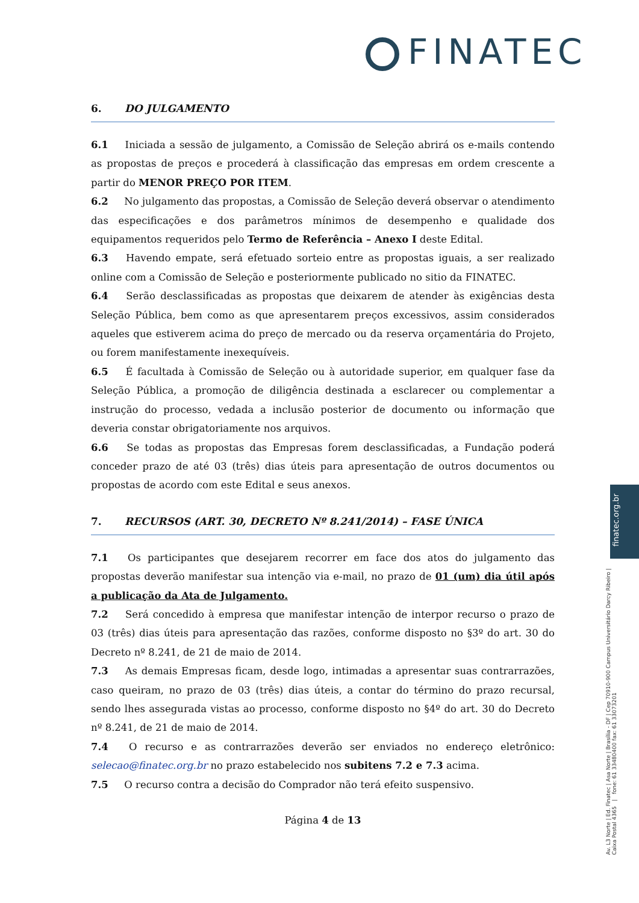FINATEC
6. DO JULGAMENTO
6.1 Iniciada a sessão de julgamento, a Comissão de Seleção abrirá os e-mails contendo as propostas de preços e procederá à classificação das empresas em ordem crescente a partir do MENOR PREÇO POR ITEM.
6.2 No julgamento das propostas, a Comissão de Seleção deverá observar o atendimento das especificações e dos parâmetros mínimos de desempenho e qualidade dos equipamentos requeridos pelo Termo de Referência – Anexo I deste Edital.
6.3 Havendo empate, será efetuado sorteio entre as propostas iguais, a ser realizado online com a Comissão de Seleção e posteriormente publicado no sitio da FINATEC.
6.4 Serão desclassificadas as propostas que deixarem de atender às exigências desta Seleção Pública, bem como as que apresentarem preços excessivos, assim considerados aqueles que estiverem acima do preço de mercado ou da reserva orçamentária do Projeto, ou forem manifestamente inexequíveis.
6.5 É facultada à Comissão de Seleção ou à autoridade superior, em qualquer fase da Seleção Pública, a promoção de diligência destinada a esclarecer ou complementar a instrução do processo, vedada a inclusão posterior de documento ou informação que deveria constar obrigatoriamente nos arquivos.
6.6 Se todas as propostas das Empresas forem desclassificadas, a Fundação poderá conceder prazo de até 03 (três) dias úteis para apresentação de outros documentos ou propostas de acordo com este Edital e seus anexos.
7. RECURSOS (ART. 30, DECRETO Nº 8.241/2014) – FASE ÚNICA
7.1 Os participantes que desejarem recorrer em face dos atos do julgamento das propostas deverão manifestar sua intenção via e-mail, no prazo de 01 (um) dia útil após a publicação da Ata de Julgamento.
7.2 Será concedido à empresa que manifestar intenção de interpor recurso o prazo de 03 (três) dias úteis para apresentação das razões, conforme disposto no §3º do art. 30 do Decreto nº 8.241, de 21 de maio de 2014.
7.3 As demais Empresas ficam, desde logo, intimadas a apresentar suas contrarrazões, caso queiram, no prazo de 03 (três) dias úteis, a contar do término do prazo recursal, sendo lhes assegurada vistas ao processo, conforme disposto no §4º do art. 30 do Decreto nº 8.241, de 21 de maio de 2014.
7.4 O recurso e as contrarrazões deverão ser enviados no endereço eletrônico: selecao@finatec.org.br no prazo estabelecido nos subitens 7.2 e 7.3 acima.
7.5 O recurso contra a decisão do Comprador não terá efeito suspensivo.
Página 4 de 13
finatec.org.br
Av. L3 Norte | Ed. Finatec | Asa Norte | Brasília - DF | Cep 70910-900 Campus Universitário Darcy Ribeiro | Caixa Postal 4365 | fone: 61 33480400 fax: 61 33073201